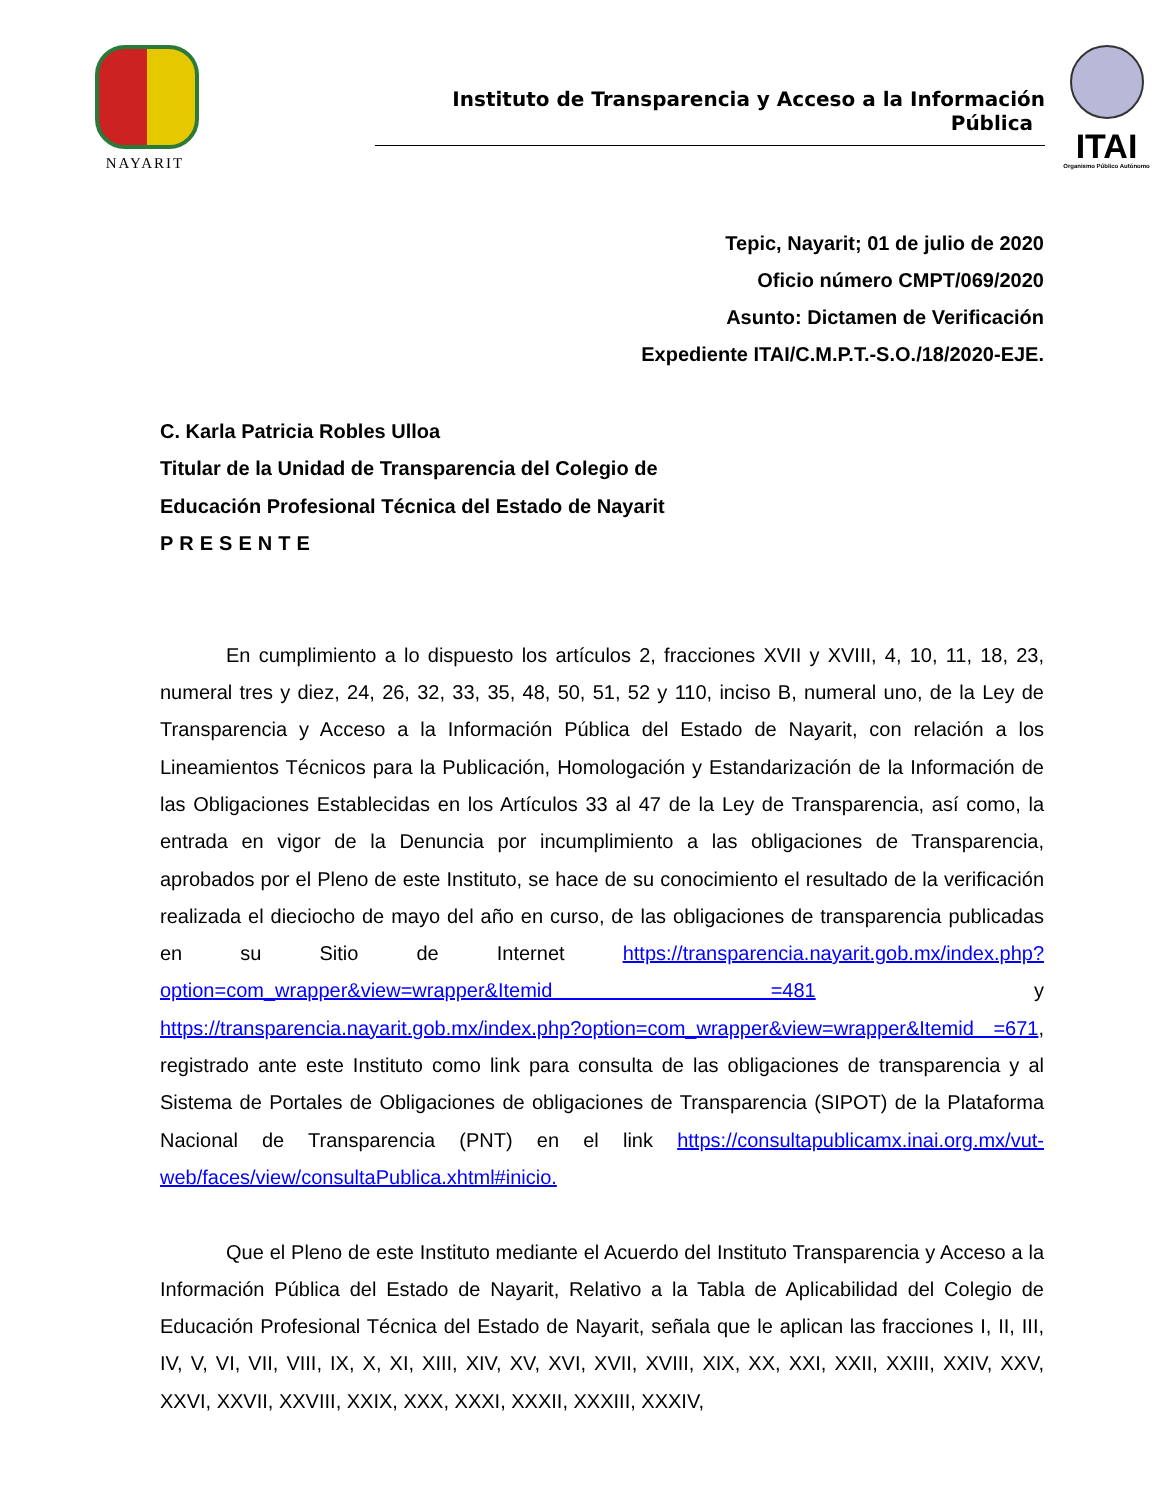NAYARIT
Instituto de Transparencia y Acceso a la Información Pública
ITAI
Organismo Público Autónomo
Tepic, Nayarit; 01 de julio de 2020
Oficio número CMPT/069/2020
Asunto: Dictamen de Verificación
Expediente ITAI/C.M.P.T.-S.O./18/2020-EJE.
C. Karla Patricia Robles Ulloa
Titular de la Unidad de Transparencia del Colegio de
Educación Profesional Técnica del Estado de Nayarit
PRESENTE
En cumplimiento a lo dispuesto los artículos 2, fracciones XVII y XVIII, 4, 10, 11, 18, 23, numeral tres y diez, 24, 26, 32, 33, 35, 48, 50, 51, 52 y 110, inciso B, numeral uno, de la Ley de Transparencia y Acceso a la Información Pública del Estado de Nayarit, con relación a los Lineamientos Técnicos para la Publicación, Homologación y Estandarización de la Información de las Obligaciones Establecidas en los Artículos 33 al 47 de la Ley de Transparencia, así como, la entrada en vigor de la Denuncia por incumplimiento a las obligaciones de Transparencia, aprobados por el Pleno de este Instituto, se hace de su conocimiento el resultado de la verificación realizada el dieciocho de mayo del año en curso, de las obligaciones de transparencia publicadas en su Sitio de Internet https://transparencia.nayarit.gob.mx/index.php?option=com_wrapper&view=wrapper&Itemid =481 y https://transparencia.nayarit.gob.mx/index.php?option=com_wrapper&view=wrapper&Itemid =671, registrado ante este Instituto como link para consulta de las obligaciones de transparencia y al Sistema de Portales de Obligaciones de obligaciones de Transparencia (SIPOT) de la Plataforma Nacional de Transparencia (PNT) en el link https://consultapublicamx.inai.org.mx/vut-web/faces/view/consultaPublica.xhtml#inicio.
Que el Pleno de este Instituto mediante el Acuerdo del Instituto Transparencia y Acceso a la Información Pública del Estado de Nayarit, Relativo a la Tabla de Aplicabilidad del Colegio de Educación Profesional Técnica del Estado de Nayarit, señala que le aplican las fracciones I, II, III, IV, V, VI, VII, VIII, IX, X, XI, XIII, XIV, XV, XVI, XVII, XVIII, XIX, XX, XXI, XXII, XXIII, XXIV, XXV, XXVI, XXVII, XXVIII, XXIX, XXX, XXXI, XXXII, XXXIII, XXXIV,